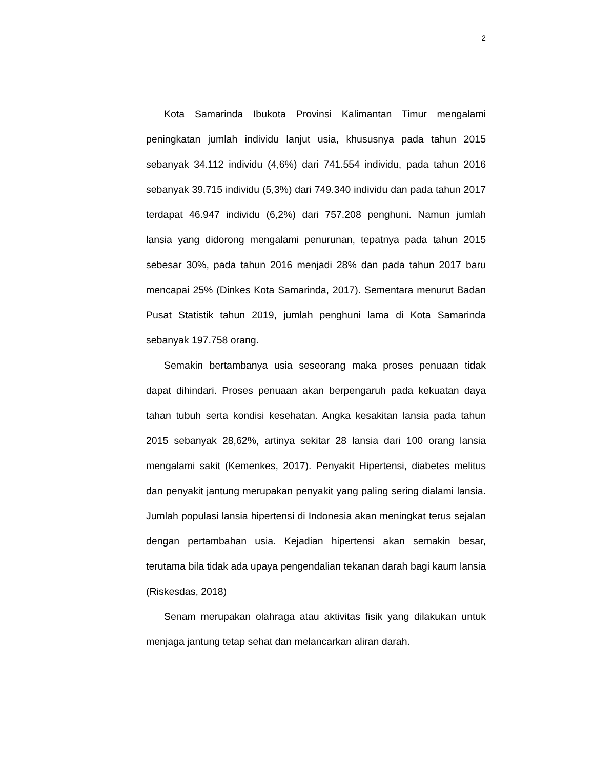2
Kota Samarinda Ibukota Provinsi Kalimantan Timur mengalami peningkatan jumlah individu lanjut usia, khususnya pada tahun 2015 sebanyak 34.112 individu (4,6%) dari 741.554 individu, pada tahun 2016 sebanyak 39.715 individu (5,3%) dari 749.340 individu dan pada tahun 2017 terdapat 46.947 individu (6,2%) dari 757.208 penghuni. Namun jumlah lansia yang didorong mengalami penurunan, tepatnya pada tahun 2015 sebesar 30%, pada tahun 2016 menjadi 28% dan pada tahun 2017 baru mencapai 25% (Dinkes Kota Samarinda, 2017). Sementara menurut Badan Pusat Statistik tahun 2019, jumlah penghuni lama di Kota Samarinda sebanyak 197.758 orang.
Semakin bertambanya usia seseorang maka proses penuaan tidak dapat dihindari. Proses penuaan akan berpengaruh pada kekuatan daya tahan tubuh serta kondisi kesehatan. Angka kesakitan lansia pada tahun 2015 sebanyak 28,62%, artinya sekitar 28 lansia dari 100 orang lansia mengalami sakit (Kemenkes, 2017). Penyakit Hipertensi, diabetes melitus dan penyakit jantung merupakan penyakit yang paling sering dialami lansia. Jumlah populasi lansia hipertensi di Indonesia akan meningkat terus sejalan dengan pertambahan usia. Kejadian hipertensi akan semakin besar, terutama bila tidak ada upaya pengendalian tekanan darah bagi kaum lansia (Riskesdas, 2018)
Senam merupakan olahraga atau aktivitas fisik yang dilakukan untuk menjaga jantung tetap sehat dan melancarkan aliran darah.